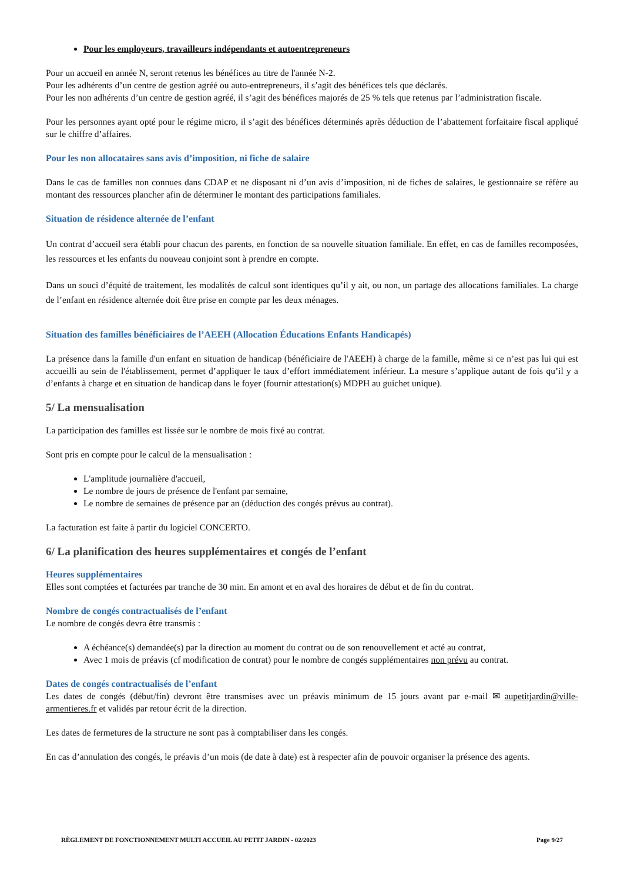Pour les employeurs, travailleurs indépendants et autoentrepreneurs
Pour un accueil en année N, seront retenus les bénéfices au titre de l'année N-2.
Pour les adhérents d’un centre de gestion agréé ou auto-entrepreneurs, il s’agit des bénéfices tels que déclarés.
Pour les non adhérents d’un centre de gestion agréé, il s’agit des bénéfices majorés de 25 % tels que retenus par l’administration fiscale.
Pour les personnes ayant opté pour le régime micro, il s’agit des bénéfices déterminés après déduction de l’abattement forfaitaire fiscal appliqué sur le chiffre d’affaires.
Pour les non allocataires sans avis d’imposition, ni fiche de salaire
Dans le cas de familles non connues dans CDAP et ne disposant ni d’un avis d’imposition, ni de fiches de salaires, le gestionnaire se réfère au montant des ressources plancher afin de déterminer le montant des participations familiales.
Situation de résidence alternée de l’enfant
Un contrat d’accueil sera établi pour chacun des parents, en fonction de sa nouvelle situation familiale. En effet, en cas de familles recomposées, les ressources et les enfants du nouveau conjoint sont à prendre en compte.
Dans un souci d’équité de traitement, les modalités de calcul sont identiques qu’il y ait, ou non, un partage des allocations familiales. La charge de l’enfant en résidence alternée doit être prise en compte par les deux ménages.
Situation des familles bénéficiaires de l’AEEH (Allocation Éducations Enfants Handicapés)
La présence dans la famille d'un enfant en situation de handicap (bénéficiaire de l'AEEH) à charge de la famille, même si ce n’est pas lui qui est accueilli au sein de l'établissement, permet d’appliquer le taux d’effort immédiatement inférieur. La mesure s’applique autant de fois qu’il y a d’enfants à charge et en situation de handicap dans le foyer (fournir attestation(s) MDPH au guichet unique).
5/ La mensualisation
La participation des familles est lissée sur le nombre de mois fixé au contrat.
Sont pris en compte pour le calcul de la mensualisation :
L'amplitude journalière d'accueil,
Le nombre de jours de présence de l'enfant par semaine,
Le nombre de semaines de présence par an (déduction des congés prévus au contrat).
La facturation est faite à partir du logiciel CONCERTO.
6/ La planification des heures supplémentaires et congés de l’enfant
Heures supplémentaires
Elles sont comptées et facturées par tranche de 30 min. En amont et en aval des horaires de début et de fin du contrat.
Nombre de congés contractualisés de l’enfant
Le nombre de congés devra être transmis :
A échéance(s) demandée(s) par la direction au moment du contrat ou de son renouvellement et acté au contrat,
Avec 1 mois de préavis (cf modification de contrat) pour le nombre de congés supplémentaires non prévu au contrat.
Dates de congés contractualisés de l’enfant
Les dates de congés (début/fin) devront être transmises avec un préavis minimum de 15 jours avant par e-mail ✉ aupetitjardin@ville-armentieres.fr et validés par retour écrit de la direction.
Les dates de fermetures de la structure ne sont pas à comptabiliser dans les congés.
En cas d’annulation des congés, le préavis d’un mois (de date à date) est à respecter afin de pouvoir organiser la présence des agents.
RÈGLEMENT DE FONCTIONNEMENT MULTI ACCUEIL AU PETIT JARDIN - 02/2023 Page 9/27